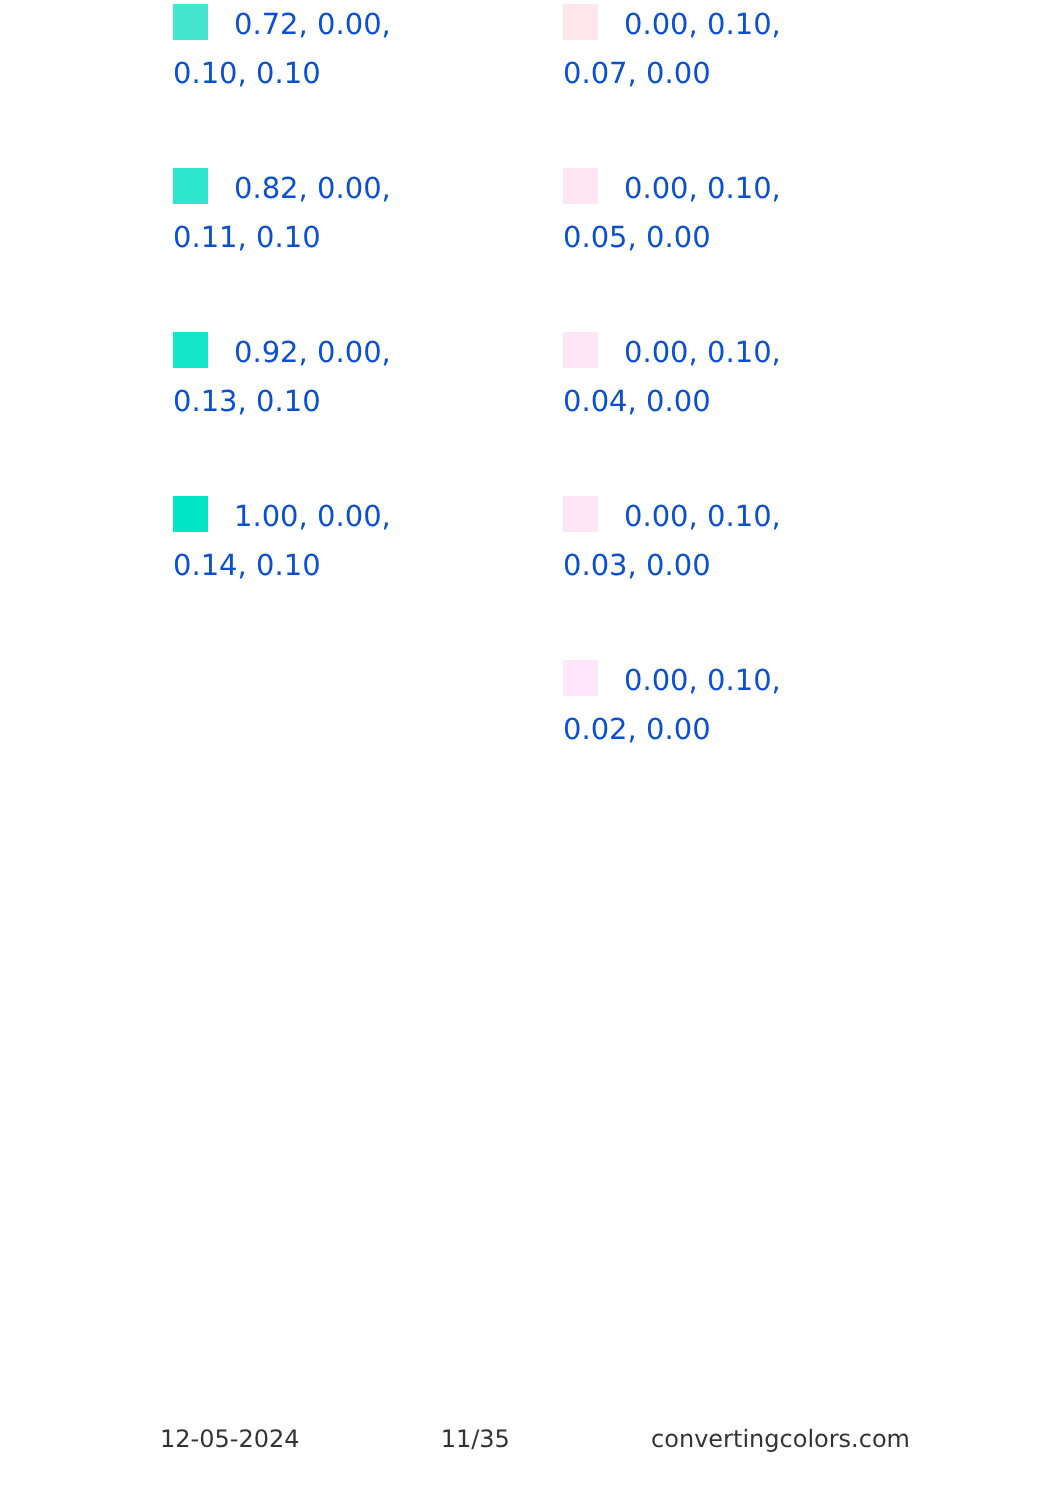0.72, 0.00, 0.10, 0.10
0.82, 0.00, 0.11, 0.10
0.92, 0.00, 0.13, 0.10
1.00, 0.00, 0.14, 0.10
0.00, 0.10, 0.07, 0.00
0.00, 0.10, 0.05, 0.00
0.00, 0.10, 0.04, 0.00
0.00, 0.10, 0.03, 0.00
0.00, 0.10, 0.02, 0.00
12-05-2024 11/35 convertingcolors.com